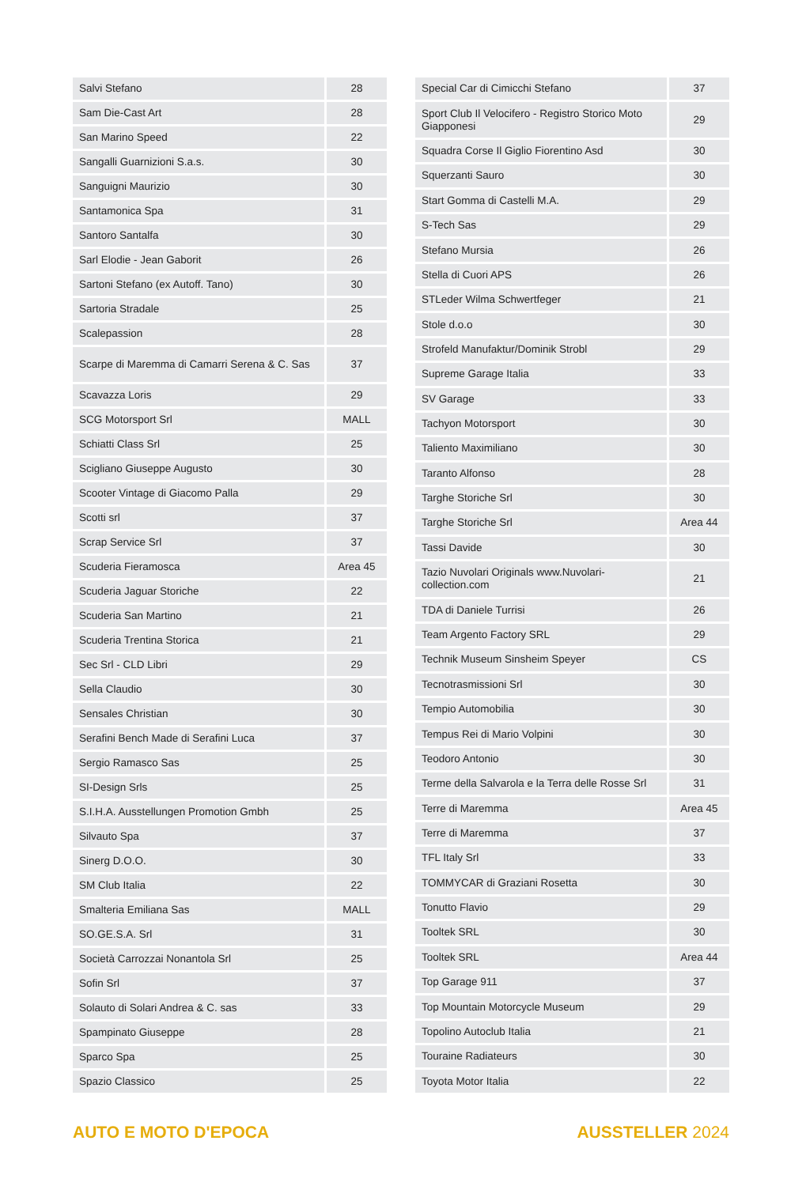| Salvi Stefano | 28 |
| Sam Die-Cast Art | 28 |
| San Marino Speed | 22 |
| Sangalli Guarnizioni S.a.s. | 30 |
| Sanguigni Maurizio | 30 |
| Santamonica Spa | 31 |
| Santoro Santalfa | 30 |
| Sarl Elodie - Jean Gaborit | 26 |
| Sartoni Stefano (ex Autoff. Tano) | 30 |
| Sartoria Stradale | 25 |
| Scalepassion | 28 |
| Scarpe di Maremma di Camarri Serena & C. Sas | 37 |
| Scavazza Loris | 29 |
| SCG Motorsport Srl | MALL |
| Schiatti Class Srl | 25 |
| Scigliano Giuseppe Augusto | 30 |
| Scooter Vintage di Giacomo Palla | 29 |
| Scotti srl | 37 |
| Scrap Service Srl | 37 |
| Scuderia Fieramosca | Area 45 |
| Scuderia Jaguar Storiche | 22 |
| Scuderia San Martino | 21 |
| Scuderia Trentina Storica | 21 |
| Sec Srl - CLD Libri | 29 |
| Sella Claudio | 30 |
| Sensales Christian | 30 |
| Serafini Bench Made di Serafini Luca | 37 |
| Sergio Ramasco Sas | 25 |
| SI-Design Srls | 25 |
| S.I.H.A. Ausstellungen Promotion Gmbh | 25 |
| Silvauto Spa | 37 |
| Sinerg D.O.O. | 30 |
| SM Club Italia | 22 |
| Smalteria Emiliana Sas | MALL |
| SO.GE.S.A. Srl | 31 |
| Società Carrozzai Nonantola Srl | 25 |
| Sofin Srl | 37 |
| Solauto di Solari Andrea & C. sas | 33 |
| Spampinato Giuseppe | 28 |
| Sparco Spa | 25 |
| Spazio Classico | 25 |
| Special Car di Cimicchi Stefano | 37 |
| Sport Club Il Velocifero - Registro Storico Moto Giapponesi | 29 |
| Squadra Corse Il Giglio Fiorentino Asd | 30 |
| Squerzanti Sauro | 30 |
| Start Gomma di Castelli M.A. | 29 |
| S-Tech Sas | 29 |
| Stefano Mursia | 26 |
| Stella di Cuori APS | 26 |
| STLeder Wilma Schwertfeger | 21 |
| Stole d.o.o | 30 |
| Strofeld Manufaktur/Dominik Strobl | 29 |
| Supreme Garage Italia | 33 |
| SV Garage | 33 |
| Tachyon Motorsport | 30 |
| Taliento Maximiliano | 30 |
| Taranto Alfonso | 28 |
| Targhe Storiche Srl | 30 |
| Targhe Storiche Srl | Area 44 |
| Tassi Davide | 30 |
| Tazio Nuvolari Originals www.Nuvolari-collection.com | 21 |
| TDA di Daniele Turrisi | 26 |
| Team Argento Factory SRL | 29 |
| Technik Museum Sinsheim Speyer | CS |
| Tecnotrasmissioni Srl | 30 |
| Tempio Automobilia | 30 |
| Tempus Rei di Mario Volpini | 30 |
| Teodoro Antonio | 30 |
| Terme della Salvarola e la Terra delle Rosse Srl | 31 |
| Terre di Maremma | Area 45 |
| Terre di Maremma | 37 |
| TFL Italy Srl | 33 |
| TOMMYCAR di Graziani Rosetta | 30 |
| Tonutto Flavio | 29 |
| Tooltek SRL | 30 |
| Tooltek SRL | Area 44 |
| Top Garage 911 | 37 |
| Top Mountain Motorcycle Museum | 29 |
| Topolino Autoclub Italia | 21 |
| Touraine Radiateurs | 30 |
| Toyota Motor Italia | 22 |
AUTO E MOTO D'EPOCA AUSSTELLER 2024